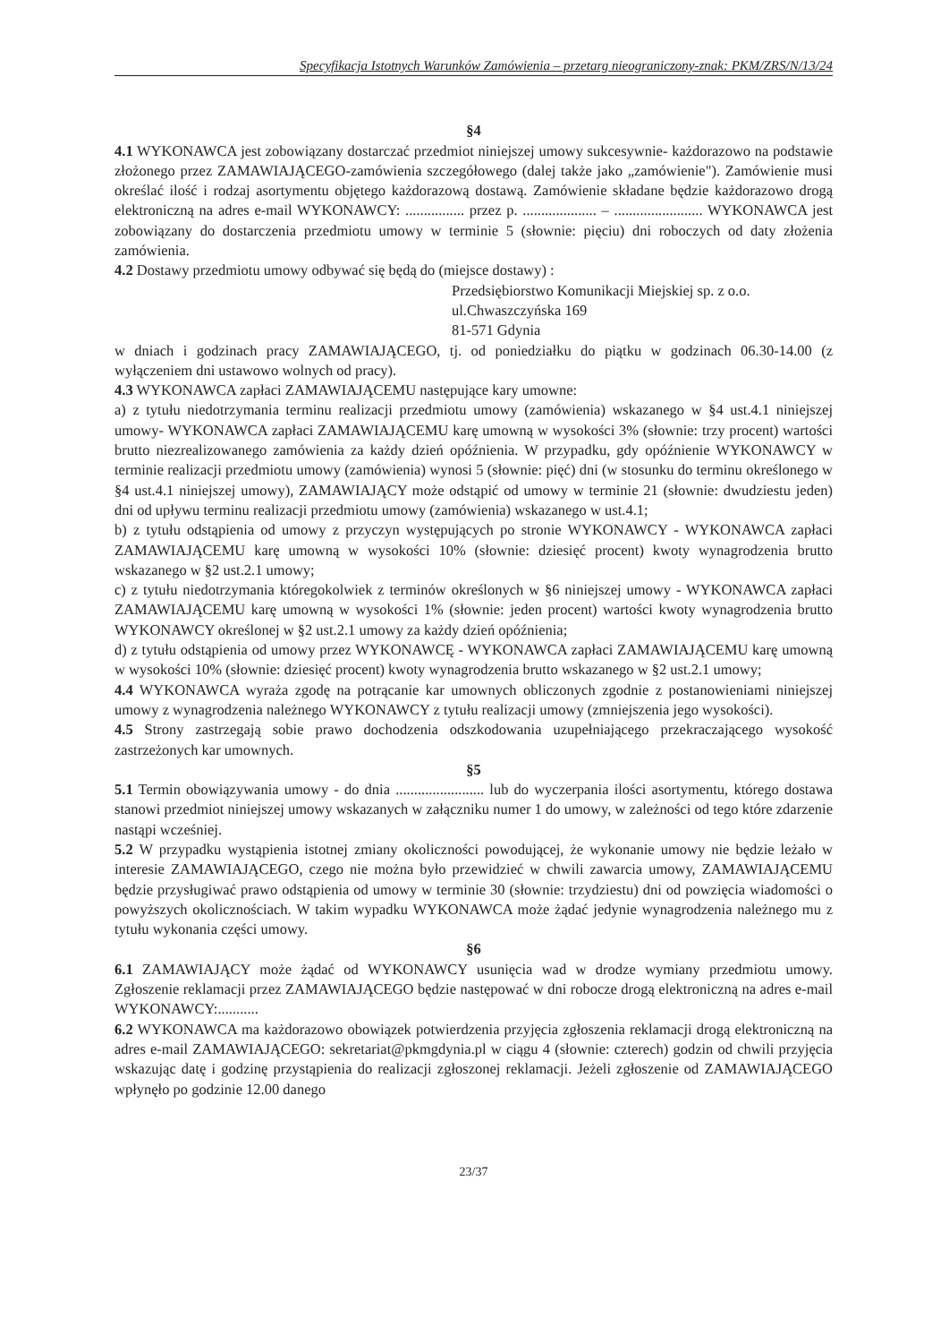Specyfikacja Istotnych Warunków Zamówienia – przetarg nieograniczony-znak: PKM/ZRS/N/13/24
§4
4.1 WYKONAWCA jest zobowiązany dostarczać przedmiot niniejszej umowy sukcesywnie- każdorazowo na podstawie złożonego przez ZAMAWIAJĄCEGO-zamówienia szczegółowego (dalej także jako „zamówienie"). Zamówienie musi określać ilość i rodzaj asortymentu objętego każdorazową dostawą. Zamówienie składane będzie każdorazowo drogą elektroniczną na adres e-mail WYKONAWCY: ................ przez p. .................... – ........................ WYKONAWCA jest zobowiązany do dostarczenia przedmiotu umowy w terminie 5 (słownie: pięciu) dni roboczych od daty złożenia zamówienia.
4.2 Dostawy przedmiotu umowy odbywać się będą do (miejsce dostawy) :
Przedsiębiorstwo Komunikacji Miejskiej sp. z o.o.
ul.Chwaszczyńska 169
81-571 Gdynia
w dniach i godzinach pracy ZAMAWIAJĄCEGO, tj. od poniedziałku do piątku w godzinach 06.30-14.00 (z wyłączeniem dni ustawowo wolnych od pracy).
4.3 WYKONAWCA zapłaci ZAMAWIAJĄCEMU następujące kary umowne:
a) z tytułu niedotrzymania terminu realizacji przedmiotu umowy (zamówienia) wskazanego w §4 ust.4.1 niniejszej umowy- WYKONAWCA zapłaci ZAMAWIAJĄCEMU karę umowną w wysokości 3% (słownie: trzy procent) wartości brutto niezrealizowanego zamówienia za każdy dzień opóźnienia. W przypadku, gdy opóźnienie WYKONAWCY w terminie realizacji przedmiotu umowy (zamówienia) wynosi 5 (słownie: pięć) dni (w stosunku do terminu określonego w §4 ust.4.1 niniejszej umowy), ZAMAWIAJĄCY może odstąpić od umowy w terminie 21 (słownie: dwudziestu jeden) dni od upływu terminu realizacji przedmiotu umowy (zamówienia) wskazanego w ust.4.1;
b) z tytułu odstąpienia od umowy z przyczyn występujących po stronie WYKONAWCY - WYKONAWCA zapłaci ZAMAWIAJĄCEMU karę umowną w wysokości 10% (słownie: dziesięć procent) kwoty wynagrodzenia brutto wskazanego w §2 ust.2.1 umowy;
c) z tytułu niedotrzymania któregokolwiek z terminów określonych w §6 niniejszej umowy - WYKONAWCA zapłaci ZAMAWIAJĄCEMU karę umowną w wysokości 1% (słownie: jeden procent) wartości kwoty wynagrodzenia brutto WYKONAWCY określonej w §2 ust.2.1 umowy za każdy dzień opóźnienia;
d) z tytułu odstąpienia od umowy przez WYKONAWCĘ - WYKONAWCA zapłaci ZAMAWIAJĄCEMU karę umowną w wysokości 10% (słownie: dziesięć procent) kwoty wynagrodzenia brutto wskazanego w §2 ust.2.1 umowy;
4.4 WYKONAWCA wyraża zgodę na potrącanie kar umownych obliczonych zgodnie z postanowieniami niniejszej umowy z wynagrodzenia należnego WYKONAWCY z tytułu realizacji umowy (zmniejszenia jego wysokości).
4.5 Strony zastrzegają sobie prawo dochodzenia odszkodowania uzupełniającego przekraczającego wysokość zastrzeżonych kar umownych.
§5
5.1 Termin obowiązywania umowy - do dnia ........................ lub do wyczerpania ilości asortymentu, którego dostawa stanowi przedmiot niniejszej umowy wskazanych w załączniku numer 1 do umowy, w zależności od tego które zdarzenie nastąpi wcześniej.
5.2 W przypadku wystąpienia istotnej zmiany okoliczności powodującej, że wykonanie umowy nie będzie leżało w interesie ZAMAWIAJĄCEGO, czego nie można było przewidzieć w chwili zawarcia umowy, ZAMAWIAJĄCEMU będzie przysługiwać prawo odstąpienia od umowy w terminie 30 (słownie: trzydziestu) dni od powzięcia wiadomości o powyższych okolicznościach. W takim wypadku WYKONAWCA może żądać jedynie wynagrodzenia należnego mu z tytułu wykonania części umowy.
§6
6.1 ZAMAWIAJĄCY może żądać od WYKONAWCY usunięcia wad w drodze wymiany przedmiotu umowy. Zgłoszenie reklamacji przez ZAMAWIAJĄCEGO będzie następować w dni robocze drogą elektroniczną na adres e-mail WYKONAWCY:...........
6.2 WYKONAWCA ma każdorazowo obowiązek potwierdzenia przyjęcia zgłoszenia reklamacji drogą elektroniczną na adres e-mail ZAMAWIAJĄCEGO: sekretariat@pkmgdynia.pl w ciągu 4 (słownie: czterech) godzin od chwili przyjęcia wskazując datę i godzinę przystąpienia do realizacji zgłoszonej reklamacji. Jeżeli zgłoszenie od ZAMAWIAJĄCEGO wpłynęło po godzinie 12.00 danego
23/37